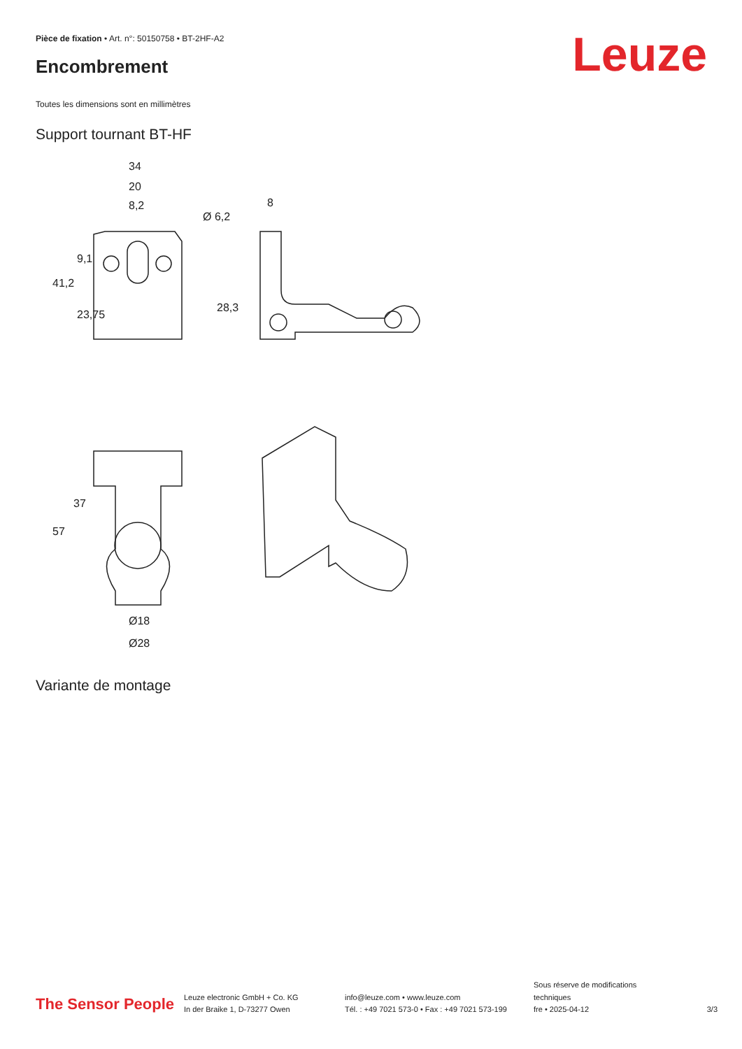Pièce de fixation • Art. n°: 50150758 • BT-2HF-A2
Encombrement
Leuze
Toutes les dimensions sont en millimètres
Support tournant BT-HF
34
20
8,2
Ø 6,2
8
41,2
28,3
9,1
23,75
Ø18
Ø28
57
37
Variante de montage
The Sensor People
Leuze electronic GmbH + Co. KG
In der Braike 1, D-73277 Owen
info@leuze.com • www.leuze.com
Tél. : +49 7021 573-0 • Fax : +49 7021 573-199
Sous réserve de modifications
techniques
fre • 2025-04-12
3/3